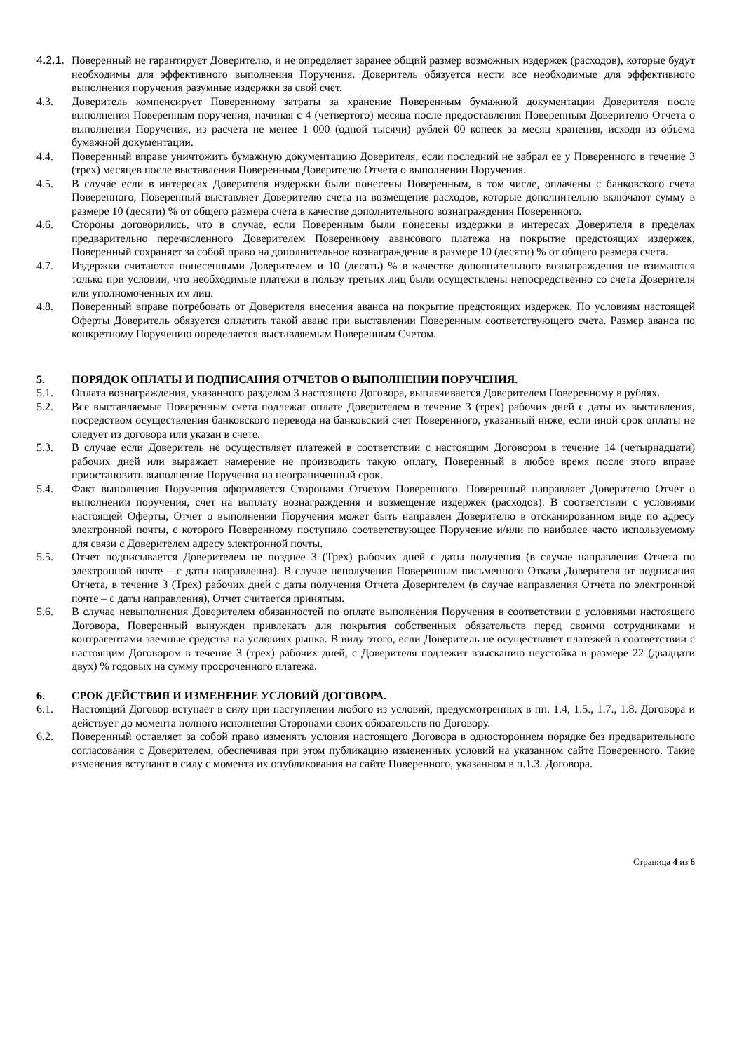4.2.1. Поверенный не гарантирует Доверителю, и не определяет заранее общий размер возможных издержек (расходов), которые будут необходимы для эффективного выполнения Поручения. Доверитель обязуется нести все необходимые для эффективного выполнения поручения разумные издержки за свой счет.
4.3. Доверитель компенсирует Поверенному затраты за хранение Поверенным бумажной документации Доверителя после выполнения Поверенным поручения, начиная с 4 (четвертого) месяца после предоставления Поверенным Доверителю Отчета о выполнении Поручения, из расчета не менее 1 000 (одной тысячи) рублей 00 копеек за месяц хранения, исходя из объема бумажной документации.
4.4. Поверенный вправе уничтожить бумажную документацию Доверителя, если последний не забрал ее у Поверенного в течение 3 (трех) месяцев после выставления Поверенным Доверителю Отчета о выполнении Поручения.
4.5. В случае если в интересах Доверителя издержки были понесены Поверенным, в том числе, оплачены с банковского счета Поверенного, Поверенный выставляет Доверителю счета на возмещение расходов, которые дополнительно включают сумму в размере 10 (десяти) % от общего размера счета в качестве дополнительного вознаграждения Поверенного.
4.6. Стороны договорились, что в случае, если Поверенным были понесены издержки в интересах Доверителя в пределах предварительно перечисленного Доверителем Поверенному авансового платежа на покрытие предстоящих издержек, Поверенный сохраняет за собой право на дополнительное вознаграждение в размере 10 (десяти) % от общего размера счета.
4.7. Издержки считаются понесенными Доверителем и 10 (десять) % в качестве дополнительного вознаграждения не взимаются только при условии, что необходимые платежи в пользу третьих лиц были осуществлены непосредственно со счета Доверителя или уполномоченных им лиц.
4.8. Поверенный вправе потребовать от Доверителя внесения аванса на покрытие предстоящих издержек. По условиям настоящей Оферты Доверитель обязуется оплатить такой аванс при выставлении Поверенным соответствующего счета. Размер аванса по конкретному Поручению определяется выставляемым Поверенным Счетом.
5. ПОРЯДОК ОПЛАТЫ И ПОДПИСАНИЯ ОТЧЕТОВ О ВЫПОЛНЕНИИ ПОРУЧЕНИЯ.
5.1. Оплата вознаграждения, указанного разделом 3 настоящего Договора, выплачивается Доверителем Поверенному в рублях.
5.2. Все выставляемые Поверенным счета подлежат оплате Доверителем в течение 3 (трех) рабочих дней с даты их выставления, посредством осуществления банковского перевода на банковский счет Поверенного, указанный ниже, если иной срок оплаты не следует из договора или указан в счете.
5.3. В случае если Доверитель не осуществляет платежей в соответствии с настоящим Договором в течение 14 (четырнадцати) рабочих дней или выражает намерение не производить такую оплату, Поверенный в любое время после этого вправе приостановить выполнение Поручения на неограниченный срок.
5.4. Факт выполнения Поручения оформляется Сторонами Отчетом Поверенного. Поверенный направляет Доверителю Отчет о выполнении поручения, счет на выплату вознаграждения и возмещение издержек (расходов). В соответствии с условиями настоящей Оферты, Отчет о выполнении Поручения может быть направлен Доверителю в отсканированном виде по адресу электронной почты, с которого Поверенному поступило соответствующее Поручение и/или по наиболее часто используемому для связи с Доверителем адресу электронной почты.
5.5. Отчет подписывается Доверителем не позднее 3 (Трех) рабочих дней с даты получения (в случае направления Отчета по электронной почте – с даты направления). В случае неполучения Поверенным письменного Отказа Доверителя от подписания Отчета, в течение 3 (Трех) рабочих дней с даты получения Отчета Доверителем (в случае направления Отчета по электронной почте – с даты направления), Отчет считается принятым.
5.6. В случае невыполнения Доверителем обязанностей по оплате выполнения Поручения в соответствии с условиями настоящего Договора, Поверенный вынужден привлекать для покрытия собственных обязательств перед своими сотрудниками и контрагентами заемные средства на условиях рынка. В виду этого, если Доверитель не осуществляет платежей в соответствии с настоящим Договором в течение 3 (трех) рабочих дней, с Доверителя подлежит взысканию неустойка в размере 22 (двадцати двух) % годовых на сумму просроченного платежа.
6. СРОК ДЕЙСТВИЯ И ИЗМЕНЕНИЕ УСЛОВИЙ ДОГОВОРА.
6.1. Настоящий Договор вступает в силу при наступлении любого из условий, предусмотренных в пп. 1.4, 1.5., 1.7., 1.8. Договора и действует до момента полного исполнения Сторонами своих обязательств по Договору.
6.2. Поверенный оставляет за собой право изменять условия настоящего Договора в одностороннем порядке без предварительного согласования с Доверителем, обеспечивая при этом публикацию измененных условий на указанном сайте Поверенного. Такие изменения вступают в силу с момента их опубликования на сайте Поверенного, указанном в п.1.3. Договора.
Страница 4 из 6